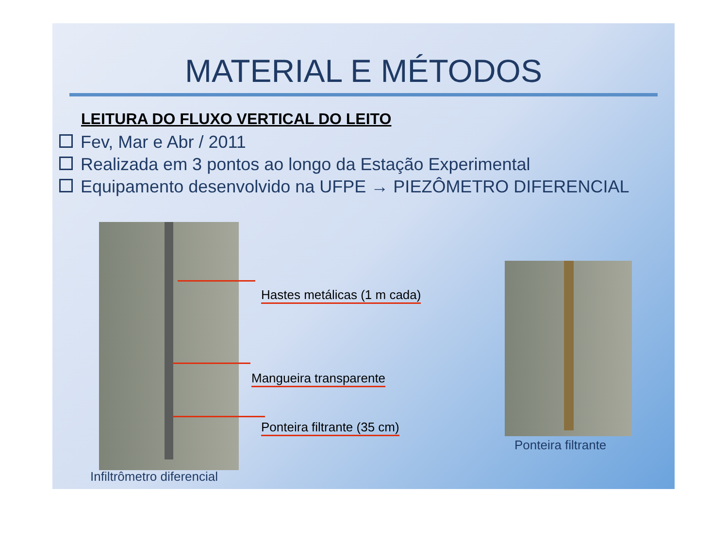MATERIAL E MÉTODOS
LEITURA DO FLUXO VERTICAL DO LEITO
Fev, Mar e Abr / 2011
Realizada em 3 pontos ao longo da Estação Experimental
Equipamento desenvolvido na UFPE → PIEZÔMETRO DIFERENCIAL
Hastes metálicas (1 m cada)
Mangueira transparente
Ponteira filtrante (35 cm)
Infiltrômetro diferencial
Ponteira filtrante